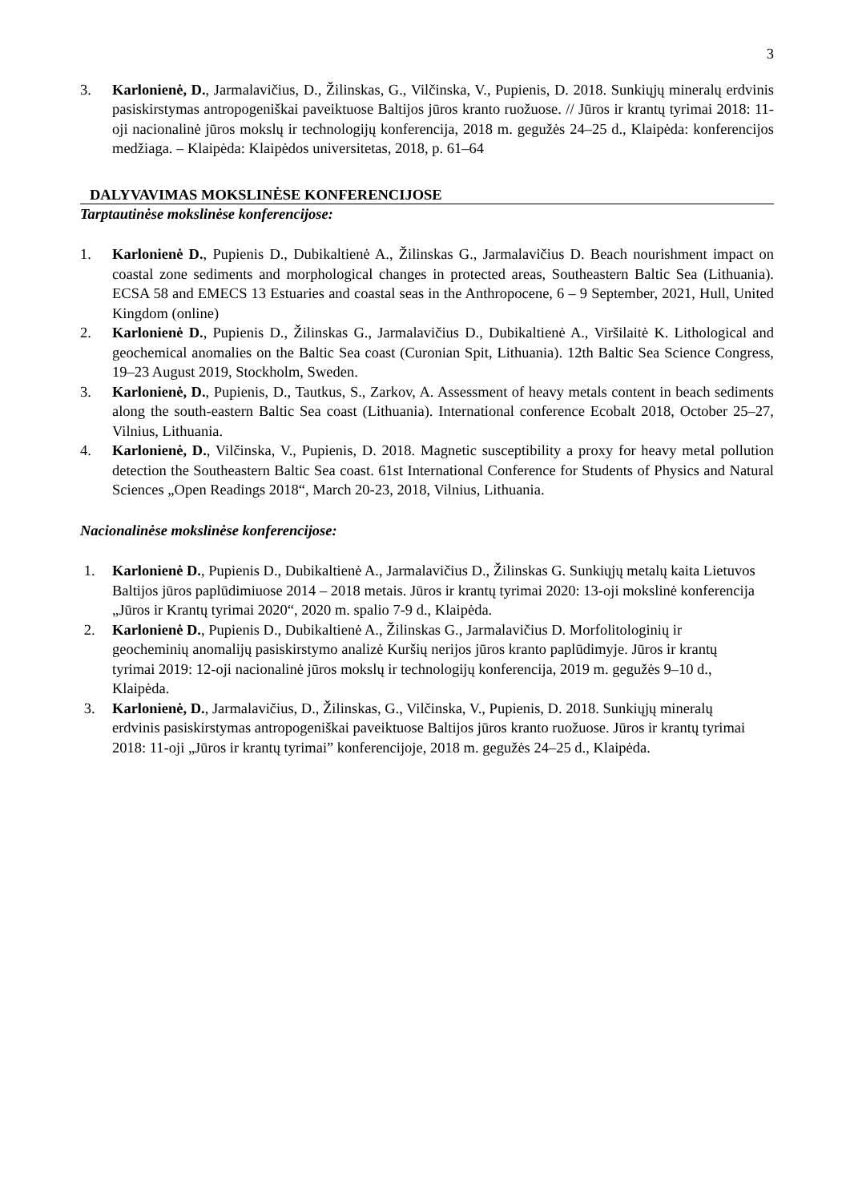3
3. Karlonienė, D., Jarmalavičius, D., Žilinskas, G., Vilčinska, V., Pupienis, D. 2018. Sunkiųjų mineralų erdvinis pasiskirstymas antropogeniškai paveiktuose Baltijos jūros kranto ruožuose. // Jūros ir krantų tyrimai 2018: 11-oji nacionalinė jūros mokslų ir technologijų konferencija, 2018 m. gegužės 24–25 d., Klaipėda: konferencijos medžiaga. – Klaipėda: Klaipėdos universitetas, 2018, p. 61–64
DALYVAVIMAS MOKSLINĖSE KONFERENCIJOSE
Tarptautinėse mokslinėse konferencijose:
1. Karlonienė D., Pupienis D., Dubikaltienė A., Žilinskas G., Jarmalavičius D. Beach nourishment impact on coastal zone sediments and morphological changes in protected areas, Southeastern Baltic Sea (Lithuania). ECSA 58 and EMECS 13 Estuaries and coastal seas in the Anthropocene, 6 – 9 September, 2021, Hull, United Kingdom (online)
2. Karlonienė D., Pupienis D., Žilinskas G., Jarmalavičius D., Dubikaltienė A., Viršilaitė K. Lithological and geochemical anomalies on the Baltic Sea coast (Curonian Spit, Lithuania). 12th Baltic Sea Science Congress, 19–23 August 2019, Stockholm, Sweden.
3. Karlonienė, D., Pupienis, D., Tautkus, S., Zarkov, A. Assessment of heavy metals content in beach sediments along the south-eastern Baltic Sea coast (Lithuania). International conference Ecobalt 2018, October 25–27, Vilnius, Lithuania.
4. Karlonienė, D., Vilčinska, V., Pupienis, D. 2018. Magnetic susceptibility a proxy for heavy metal pollution detection the Southeastern Baltic Sea coast. 61st International Conference for Students of Physics and Natural Sciences „Open Readings 2018“, March 20-23, 2018, Vilnius, Lithuania.
Nacionalinėse mokslinėse konferencijose:
1. Karlonienė D., Pupienis D., Dubikaltienė A., Jarmalavičius D., Žilinskas G. Sunkiųjų metalų kaita Lietuvos Baltijos jūros paplūdimiuose 2014 – 2018 metais. Jūros ir krantų tyrimai 2020: 13-oji mokslinė konferencija „Jūros ir Krantų tyrimai 2020“, 2020 m. spalio 7-9 d., Klaipėda.
2. Karlonienė D., Pupienis D., Dubikaltienė A., Žilinskas G., Jarmalavičius D. Morfolitologinių ir geocheminių anomalijų pasiskirstymo analizė Kuršių nerijos jūros kranto paplūdimyje. Jūros ir krantų tyrimai 2019: 12-oji nacionalinė jūros mokslų ir technologijų konferencija, 2019 m. gegužės 9–10 d., Klaipėda.
3. Karlonienė, D., Jarmalavičius, D., Žilinskas, G., Vilčinska, V., Pupienis, D. 2018. Sunkiųjų mineralų erdvinis pasiskirstymas antropogeniškai paveiktuose Baltijos jūros kranto ruožuose. Jūros ir krantų tyrimai 2018: 11-oji „Jūros ir krantų tyrimai” konferencijoje, 2018 m. gegužės 24–25 d., Klaipėda.